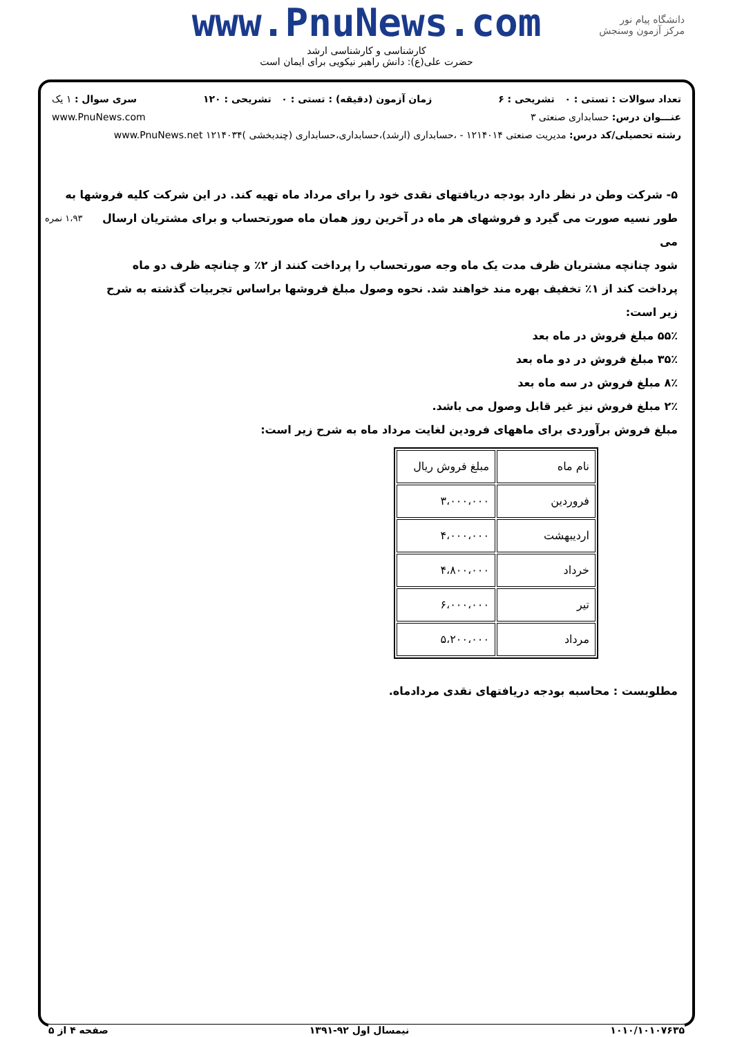www.PnuNews.com
کارشناسی و کارشناسی ارشد
حضرت علی(ع): دانش راهبر نیکویی برای ایمان است
دانشگاه پیام نور
مرکز آزمون وسنجش
تعداد سوالات : تستی : ۰ تشریحی : ۶ زمان آزمون (دقیقه) : تستی : ۰ تشریحی : ۱۲۰ سری سوال : ۱ یک
عنـــوان درس: حسابداری صنعتی ۳ www.PnuNews.com
رشته تحصیلی/کد درس: مدیریت صنعتی ۱۲۱۴۰۱۴ - ،حسابداری (ارشد)،حسابداری،حسابداری (چندبخشی )۱۲۱۴۰۳۴ www.PnuNews.net
۵- شرکت وطن در نظر دارد بودجه دریافتهای نقدی خود را برای مرداد ماه تهیه کند. در این شرکت کلیه فروشها به ۱،۹۳ نمره
طور نسیه صورت می گیرد و فروشهای هر ماه در آخرین روز همان ماه صورتحساب و برای مشتریان ارسال می
شود چنانچه مشتریان ظرف مدت یک ماه وجه صورتحساب را پرداخت کنند از ۲٪ و چنانچه ظرف دو ماه
پرداخت کند از ۱٪ تخفیف بهره مند خواهند شد. نحوه وصول مبلغ فروشها براساس تجربیات گذشته به شرح
زیر است:
۵۵٪ مبلغ فروش در ماه بعد
۳۵٪ مبلغ فروش در دو ماه بعد
۸٪ مبلغ فروش در سه ماه بعد
۲٪ مبلغ فروش نیز غیر قابل وصول می باشد.
مبلغ فروش برآوردی برای ماههای فرودین لغایت مرداد ماه به شرح زیر است:
| نام ماه | مبلغ فروش ریال |
| --- | --- |
| فروردین | ۳،۰۰۰،۰۰۰ |
| اردیبهشت | ۴،۰۰۰،۰۰۰ |
| خرداد | ۴،۸۰۰،۰۰۰ |
| تیر | ۶،۰۰۰،۰۰۰ |
| مرداد | ۵،۲۰۰،۰۰۰ |
مطلوبست : محاسبه بودجه دریافتهای نقدی مردادماه.
۱۰۱۰/۱۰۱۰۷۶۳۵ نیمسال اول ۹۲-۱۳۹۱ صفحه ۴ از ۵